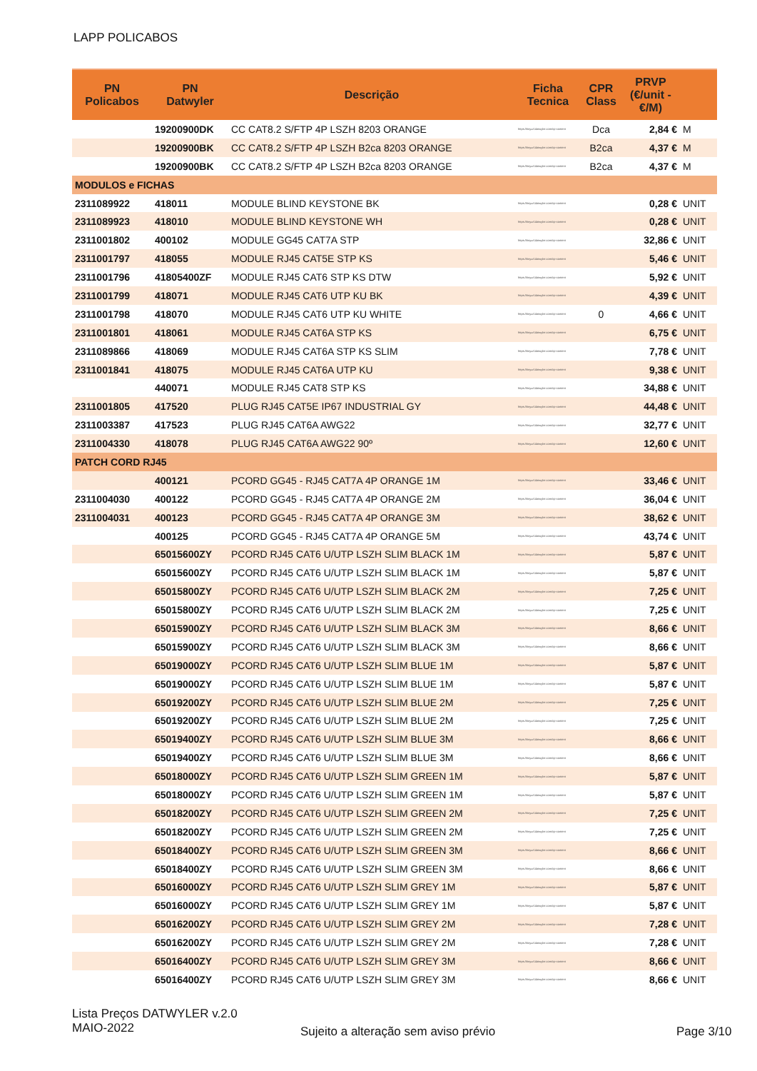LAPP POLICABOS
| PN Policabos | PN Datwyler | Descrição | Ficha Tecnica | CPR Class | PRVP (€/unit - €/M) | |
| --- | --- | --- | --- | --- | --- | --- |
| | 19200900DK | CC CAT8.2 S/FTP 4P LSZH 8203 ORANGE | https://tinyurl.datwyler.com/cp-content | Dca | 2,84 € | M |
| | 19200900BK | CC CAT8.2 S/FTP 4P LSZH B2ca 8203 ORANGE | https://tinyurl.datwyler.com/cp-content | B2ca | 4,37 € | M |
| | 19200900BK | CC CAT8.2 S/FTP 4P LSZH B2ca 8203 ORANGE | https://tinyurl.datwyler.com/cp-content | B2ca | 4,37 € | M |
| MODULOS e FICHAS | | | | | | |
| 2311089922 | 418011 | MODULE BLIND KEYSTONE BK | https://tinyurl.datwyler.com/cp-content | | 0,28 € | UNIT |
| 2311089923 | 418010 | MODULE BLIND KEYSTONE WH | https://tinyurl.datwyler.com/cp-content | | 0,28 € | UNIT |
| 2311001802 | 400102 | MODULE GG45 CAT7A STP | https://tinyurl.datwyler.com/cp-content | | 32,86 € | UNIT |
| 2311001797 | 418055 | MODULE RJ45 CAT5E STP KS | https://tinyurl.datwyler.com/cp-content | | 5,46 € | UNIT |
| 2311001796 | 41805400ZF | MODULE RJ45 CAT6 STP KS DTW | https://tinyurl.datwyler.com/cp-content | | 5,92 € | UNIT |
| 2311001799 | 418071 | MODULE RJ45 CAT6 UTP KU BK | https://tinyurl.datwyler.com/cp-content | | 4,39 € | UNIT |
| 2311001798 | 418070 | MODULE RJ45 CAT6 UTP KU WHITE | https://tinyurl.datwyler.com/cp-content | 0 | 4,66 € | UNIT |
| 2311001801 | 418061 | MODULE RJ45 CAT6A STP KS | https://tinyurl.datwyler.com/cp-content | | 6,75 € | UNIT |
| 2311089866 | 418069 | MODULE RJ45 CAT6A STP KS SLIM | https://tinyurl.datwyler.com/cp-content | | 7,78 € | UNIT |
| 2311001841 | 418075 | MODULE RJ45 CAT6A UTP KU | https://tinyurl.datwyler.com/cp-content | | 9,38 € | UNIT |
| | 440071 | MODULE RJ45 CAT8 STP KS | https://tinyurl.datwyler.com/cp-content | | 34,88 € | UNIT |
| 2311001805 | 417520 | PLUG RJ45 CAT5E IP67 INDUSTRIAL GY | https://tinyurl.datwyler.com/cp-content | | 44,48 € | UNIT |
| 2311003387 | 417523 | PLUG RJ45 CAT6A AWG22 | https://tinyurl.datwyler.com/cp-content | | 32,77 € | UNIT |
| 2311004330 | 418078 | PLUG RJ45 CAT6A AWG22 90º | https://tinyurl.datwyler.com/cp-content | | 12,60 € | UNIT |
| PATCH CORD RJ45 | | | | | | |
| | 400121 | PCORD GG45 - RJ45 CAT7A 4P ORANGE 1M | https://tinyurl.datwyler.com/cp-content | | 33,46 € | UNIT |
| 2311004030 | 400122 | PCORD GG45 - RJ45 CAT7A 4P ORANGE 2M | https://tinyurl.datwyler.com/cp-content | | 36,04 € | UNIT |
| 2311004031 | 400123 | PCORD GG45 - RJ45 CAT7A 4P ORANGE 3M | https://tinyurl.datwyler.com/cp-content | | 38,62 € | UNIT |
| | 400125 | PCORD GG45 - RJ45 CAT7A 4P ORANGE 5M | https://tinyurl.datwyler.com/cp-content | | 43,74 € | UNIT |
| | 65015600ZY | PCORD RJ45 CAT6 U/UTP LSZH SLIM BLACK 1M | https://tinyurl.datwyler.com/cp-content | | 5,87 € | UNIT |
| | 65015600ZY | PCORD RJ45 CAT6 U/UTP LSZH SLIM BLACK 1M | https://tinyurl.datwyler.com/cp-content | | 5,87 € | UNIT |
| | 65015800ZY | PCORD RJ45 CAT6 U/UTP LSZH SLIM BLACK 2M | https://tinyurl.datwyler.com/cp-content | | 7,25 € | UNIT |
| | 65015800ZY | PCORD RJ45 CAT6 U/UTP LSZH SLIM BLACK 2M | https://tinyurl.datwyler.com/cp-content | | 7,25 € | UNIT |
| | 65015900ZY | PCORD RJ45 CAT6 U/UTP LSZH SLIM BLACK 3M | https://tinyurl.datwyler.com/cp-content | | 8,66 € | UNIT |
| | 65015900ZY | PCORD RJ45 CAT6 U/UTP LSZH SLIM BLACK 3M | https://tinyurl.datwyler.com/cp-content | | 8,66 € | UNIT |
| | 65019000ZY | PCORD RJ45 CAT6 U/UTP LSZH SLIM BLUE 1M | https://tinyurl.datwyler.com/cp-content | | 5,87 € | UNIT |
| | 65019000ZY | PCORD RJ45 CAT6 U/UTP LSZH SLIM BLUE 1M | https://tinyurl.datwyler.com/cp-content | | 5,87 € | UNIT |
| | 65019200ZY | PCORD RJ45 CAT6 U/UTP LSZH SLIM BLUE 2M | https://tinyurl.datwyler.com/cp-content | | 7,25 € | UNIT |
| | 65019200ZY | PCORD RJ45 CAT6 U/UTP LSZH SLIM BLUE 2M | https://tinyurl.datwyler.com/cp-content | | 7,25 € | UNIT |
| | 65019400ZY | PCORD RJ45 CAT6 U/UTP LSZH SLIM BLUE 3M | https://tinyurl.datwyler.com/cp-content | | 8,66 € | UNIT |
| | 65019400ZY | PCORD RJ45 CAT6 U/UTP LSZH SLIM BLUE 3M | https://tinyurl.datwyler.com/cp-content | | 8,66 € | UNIT |
| | 65018000ZY | PCORD RJ45 CAT6 U/UTP LSZH SLIM GREEN 1M | https://tinyurl.datwyler.com/cp-content | | 5,87 € | UNIT |
| | 65018000ZY | PCORD RJ45 CAT6 U/UTP LSZH SLIM GREEN 1M | https://tinyurl.datwyler.com/cp-content | | 5,87 € | UNIT |
| | 65018200ZY | PCORD RJ45 CAT6 U/UTP LSZH SLIM GREEN 2M | https://tinyurl.datwyler.com/cp-content | | 7,25 € | UNIT |
| | 65018200ZY | PCORD RJ45 CAT6 U/UTP LSZH SLIM GREEN 2M | https://tinyurl.datwyler.com/cp-content | | 7,25 € | UNIT |
| | 65018400ZY | PCORD RJ45 CAT6 U/UTP LSZH SLIM GREEN 3M | https://tinyurl.datwyler.com/cp-content | | 8,66 € | UNIT |
| | 65018400ZY | PCORD RJ45 CAT6 U/UTP LSZH SLIM GREEN 3M | https://tinyurl.datwyler.com/cp-content | | 8,66 € | UNIT |
| | 65016000ZY | PCORD RJ45 CAT6 U/UTP LSZH SLIM GREY 1M | https://tinyurl.datwyler.com/cp-content | | 5,87 € | UNIT |
| | 65016000ZY | PCORD RJ45 CAT6 U/UTP LSZH SLIM GREY 1M | https://tinyurl.datwyler.com/cp-content | | 5,87 € | UNIT |
| | 65016200ZY | PCORD RJ45 CAT6 U/UTP LSZH SLIM GREY 2M | https://tinyurl.datwyler.com/cp-content | | 7,28 € | UNIT |
| | 65016200ZY | PCORD RJ45 CAT6 U/UTP LSZH SLIM GREY 2M | https://tinyurl.datwyler.com/cp-content | | 7,28 € | UNIT |
| | 65016400ZY | PCORD RJ45 CAT6 U/UTP LSZH SLIM GREY 3M | https://tinyurl.datwyler.com/cp-content | | 8,66 € | UNIT |
| | 65016400ZY | PCORD RJ45 CAT6 U/UTP LSZH SLIM GREY 3M | https://tinyurl.datwyler.com/cp-content | | 8,66 € | UNIT |
Lista Preços DATWYLER v.2.0
MAIO-2022
Sujeito a alteração sem aviso prévio
Page 3/10